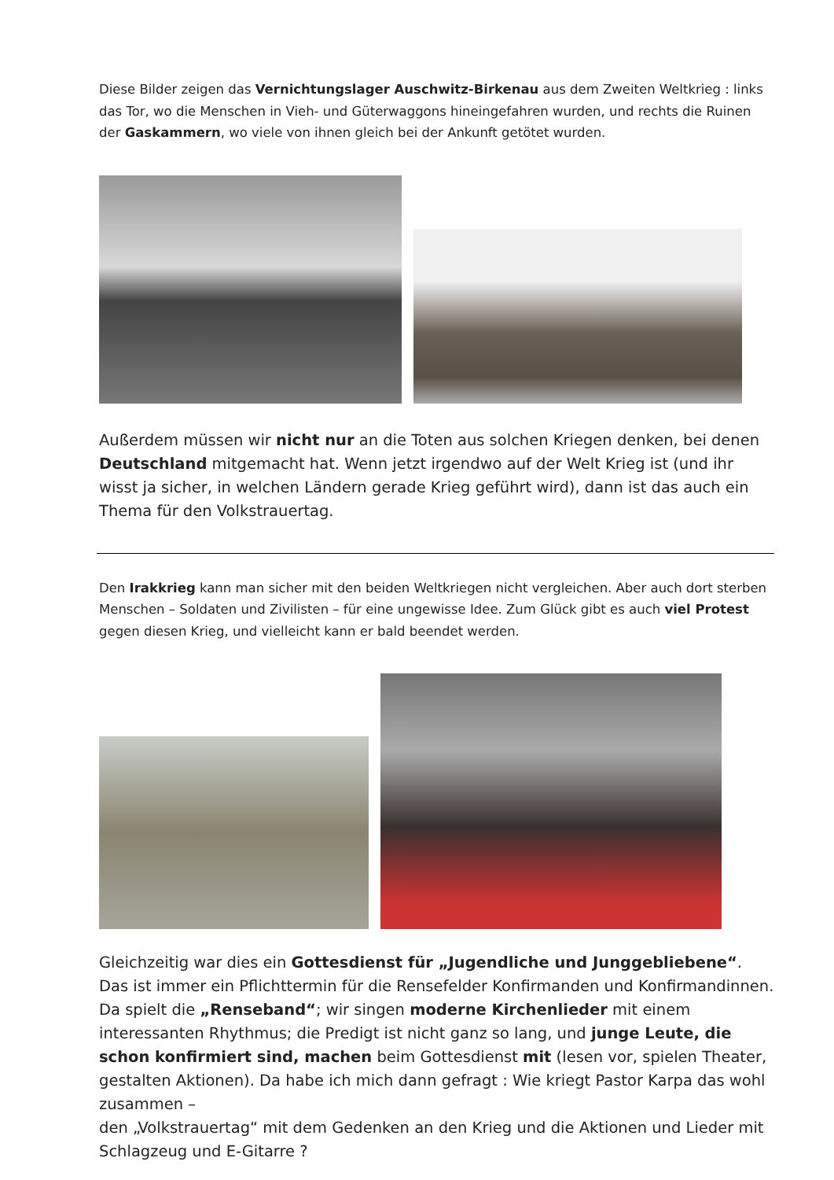Diese Bilder zeigen das Vernichtungslager Auschwitz-Birkenau aus dem Zweiten Weltkrieg : links das Tor, wo die Menschen in Vieh- und Güterwaggons hineingefahren wurden, und rechts die Ruinen der Gaskammern, wo viele von ihnen gleich bei der Ankunft getötet wurden.
Außerdem müssen wir nicht nur an die Toten aus solchen Kriegen denken, bei denen Deutschland mitgemacht hat. Wenn jetzt irgendwo auf der Welt Krieg ist (und ihr wisst ja sicher, in welchen Ländern gerade Krieg geführt wird), dann ist das auch ein Thema für den Volkstrauertag.
Den Irakkrieg kann man sicher mit den beiden Weltkriegen nicht vergleichen. Aber auch dort sterben Menschen – Soldaten und Zivilisten – für eine ungewisse Idee. Zum Glück gibt es auch viel Protest gegen diesen Krieg, und vielleicht kann er bald beendet werden.
Gleichzeitig war dies ein Gottesdienst für „Jugendliche und Junggebliebene“. Das ist immer ein Pflichttermin für die Rensefelder Konfirmanden und Konfirmandinnen. Da spielt die „Renseband“; wir singen moderne Kirchenlieder mit einem interessanten Rhythmus; die Predigt ist nicht ganz so lang, und junge Leute, die schon konfirmiert sind, machen beim Gottesdienst mit (lesen vor, spielen Theater, gestalten Aktionen). Da habe ich mich dann gefragt : Wie kriegt Pastor Karpa das wohl zusammen –
den „Volkstrauertag“ mit dem Gedenken an den Krieg und die Aktionen und Lieder mit Schlagzeug und E-Gitarre ?